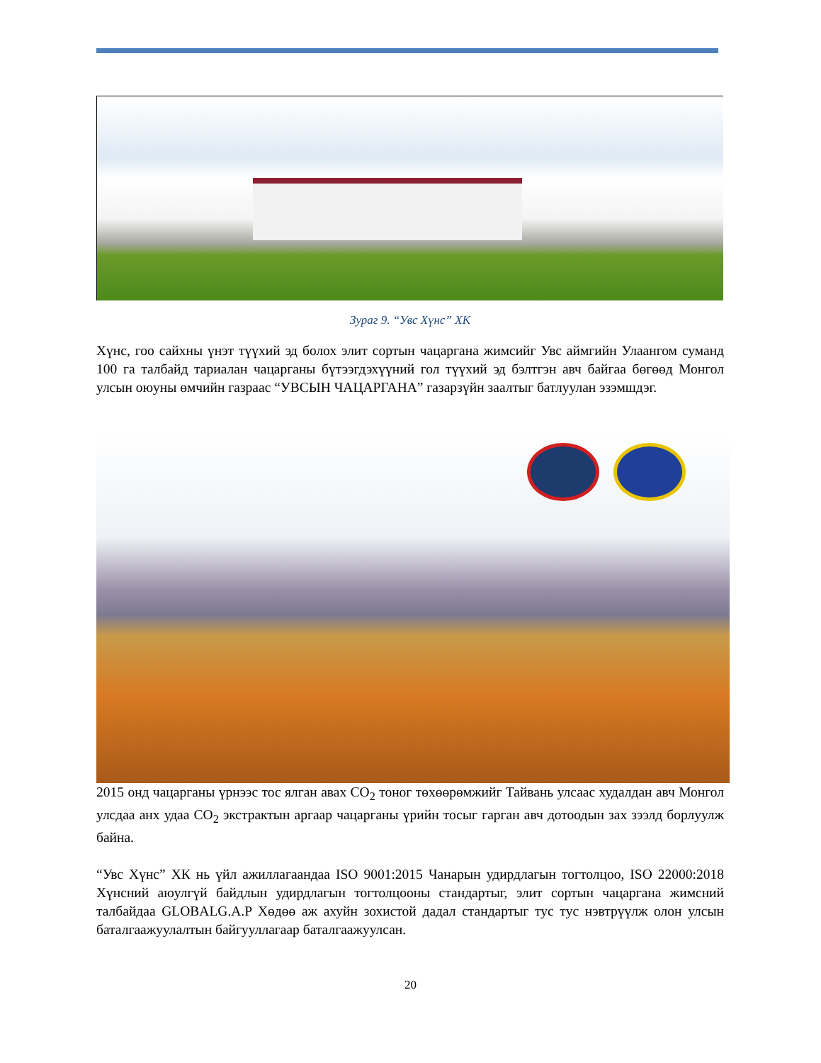Зураг 9. “Увс Хүнс” ХК
Хүнс, гоо сайхны үнэт түүхий эд болох элит сортын чацаргана жимсийг Увс аймгийн Улаангом суманд 100 га талбайд тариалан чацарганы бүтээгдэхүүний гол түүхий эд бэлтгэн авч байгаа бөгөөд Монгол улсын оюуны өмчийн газраас “УВСЫН ЧАЦАРГАНА” газарзүйн заалтыг батлуулан эзэмшдэг.
2015 онд чацарганы үрнээс тос ялган авах CO<sub>2</sub> тоног төхөөрөмжийг Тайвань улсаас худалдан авч Монгол улсдаа анх удаа CO<sub>2</sub> экстрактын аргаар чацарганы үрийн тосыг гарган авч дотоодын зах зээлд борлуулж байна.
“Увс Хүнс” ХК нь үйл ажиллагаандаа ISO 9001:2015 Чанарын удирдлагын тогтолцоо, ISO 22000:2018 Хүнсний аюулгүй байдлын удирдлагын тогтолцооны стандартыг, элит сортын чацаргана жимсний талбайдаа GLOBALG.A.P Хөдөө аж ахуйн зохистой дадал стандартыг тус тус нэвтрүүлж олон улсын баталгаажуулалтын байгууллагаар баталгаажуулсан.
20